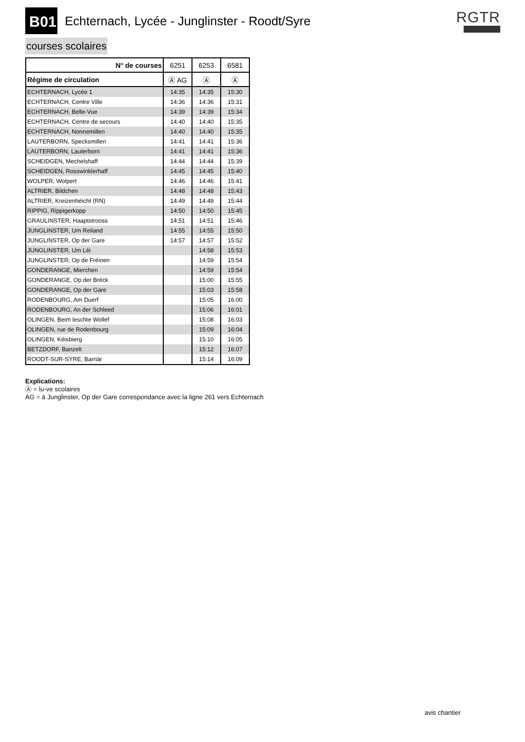B01 Echternach, Lycée - Junglinster - Roodt/Syre
RGTR
courses scolaires
| N° de courses | 6251 | 6253 | 6581 |
| --- | --- | --- | --- |
| Régime de circulation | Ⓐ AG | Ⓐ | Ⓐ |
| ECHTERNACH, Lycée 1 | 14:35 | 14:35 | 15:30 |
| ECHTERNACH, Centre Ville | 14:36 | 14:36 | 15:31 |
| ECHTERNACH, Belle-Vue | 14:39 | 14:39 | 15:34 |
| ECHTERNACH, Centre de secours | 14:40 | 14:40 | 15:35 |
| ECHTERNACH, Nonnemillen | 14:40 | 14:40 | 15:35 |
| LAUTERBORN, Specksmillen | 14:41 | 14:41 | 15:36 |
| LAUTERBORN, Lauterborn | 14:41 | 14:41 | 15:36 |
| SCHEIDGEN, Mechelshaff | 14:44 | 14:44 | 15:39 |
| SCHEIDGEN, Rosswinklerhaff | 14:45 | 14:45 | 15:40 |
| WOLPER, Wolpert | 14:46 | 14:46 | 15:41 |
| ALTRIER, Bildchen | 14:48 | 14:48 | 15:43 |
| ALTRIER, Kreizenhéicht (RN) | 14:49 | 14:49 | 15:44 |
| RIPPIG, Rippigerkopp | 14:50 | 14:50 | 15:45 |
| GRAULINSTER, Haaptstrooss | 14:51 | 14:51 | 15:46 |
| JUNGLINSTER, Um Reiland | 14:55 | 14:55 | 15:50 |
| JUNGLINSTER, Op der Gare | 14:57 | 14:57 | 15:52 |
| JUNGLINSTER, Um Léi | | 14:58 | 15:53 |
| JUNGLINSTER, Op de Fréinen | | 14:59 | 15:54 |
| GONDERANGE, Mierchen | | 14:59 | 15:54 |
| GONDERANGE, Op der Bréck | | 15:00 | 15:55 |
| GONDERANGE, Op der Gare | | 15:03 | 15:58 |
| RODENBOURG, Am Duerf | | 15:05 | 16:00 |
| RODENBOURG, An der Schleed | | 15:06 | 16:01 |
| OLINGEN, Beim leschte Wollef | | 15:08 | 16:03 |
| OLINGEN, rue de Rodenbourg | | 15:09 | 16:04 |
| OLINGEN, Kéisbierg | | 15:10 | 16:05 |
| BETZDORF, Banzelt | | 15:12 | 16:07 |
| ROODT-SUR-SYRE, Barriär | | 15:14 | 16:09 |
Explications:
Ⓐ = lu-ve scolaires
AG = à Junglinster, Op der Gare correspondance avec la ligne 261 vers Echternach
avis chantier